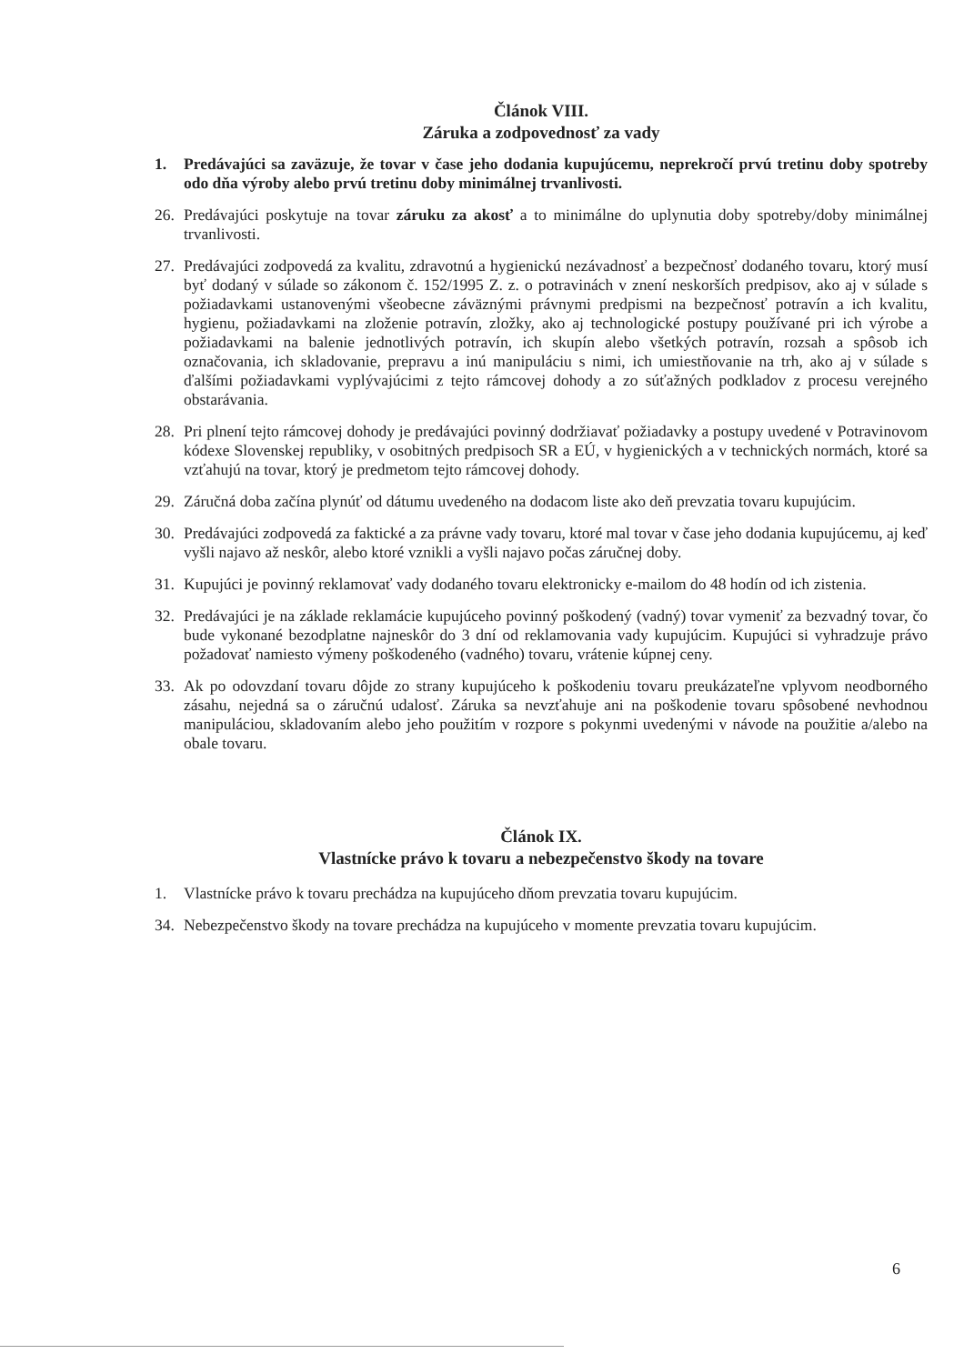Článok VIII.
Záruka a zodpovednosť za vady
1. Predávajúci sa zaväzuje, že tovar v čase jeho dodania kupujúcemu, neprekročí prvú tretinu doby spotreby odo dňa výroby alebo prvú tretinu doby minimálnej trvanlivosti.
26. Predávajúci poskytuje na tovar záruku za akosť a to minimálne do uplynutia doby spotreby/doby minimálnej trvanlivosti.
27. Predávajúci zodpovedá za kvalitu, zdravotnú a hygienickú nezávadnosť a bezpečnosť dodaného tovaru, ktorý musí byť dodaný v súlade so zákonom č. 152/1995 Z. z. o potravinách v znení neskorších predpisov, ako aj v súlade s požiadavkami ustanovenými všeobecne záväznými právnymi predpismi na bezpečnosť potravín a ich kvalitu, hygienu, požiadavkami na zloženie potravín, zložky, ako aj technologické postupy používané pri ich výrobe a požiadavkami na balenie jednotlivých potravín, ich skupín alebo všetkých potravín, rozsah a spôsob ich označovania, ich skladovanie, prepravu a inú manipuláciu s nimi, ich umiestňovanie na trh, ako aj v súlade s ďalšími požiadavkami vyplývajúcimi z tejto rámcovej dohody a zo súťažných podkladov z procesu verejného obstarávania.
28. Pri plnení tejto rámcovej dohody je predávajúci povinný dodržiavať požiadavky a postupy uvedené v Potravinovom kódexe Slovenskej republiky, v osobitných predpisoch SR a EÚ, v hygienických a v technických normách, ktoré sa vzťahujú na tovar, ktorý je predmetom tejto rámcovej dohody.
29. Záručná doba začína plynúť od dátumu uvedeného na dodacom liste ako deň prevzatia tovaru kupujúcim.
30. Predávajúci zodpovedá za faktické a za právne vady tovaru, ktoré mal tovar v čase jeho dodania kupujúcemu, aj keď vyšli najavo až neskôr, alebo ktoré vznikli a vyšli najavo počas záručnej doby.
31. Kupujúci je povinný reklamovať vady dodaného tovaru elektronicky e-mailom do 48 hodín od ich zistenia.
32. Predávajúci je na základe reklamácie kupujúceho povinný poškodený (vadný) tovar vymeniť za bezvadný tovar, čo bude vykonané bezodplatne najneskôr do 3 dní od reklamovania vady kupujúcim. Kupujúci si vyhradzuje právo požadovať namiesto výmeny poškodeného (vadného) tovaru, vrátenie kúpnej ceny.
33. Ak po odovzdaní tovaru dôjde zo strany kupujúceho k poškodeniu tovaru preukázateľne vplyvom neodborného zásahu, nejedná sa o záručnú udalosť. Záruka sa nevzťahuje ani na poškodenie tovaru spôsobené nevhodnou manipuláciou, skladovaním alebo jeho použitím v rozpore s pokynmi uvedenými v návode na použitie a/alebo na obale tovaru.
Článok IX.
Vlastnícke právo k tovaru a nebezpečenstvo škody na tovare
1. Vlastnícke právo k tovaru prechádza na kupujúceho dňom prevzatia tovaru kupujúcim.
34. Nebezpečenstvo škody na tovare prechádza na kupujúceho v momente prevzatia tovaru kupujúcim.
6